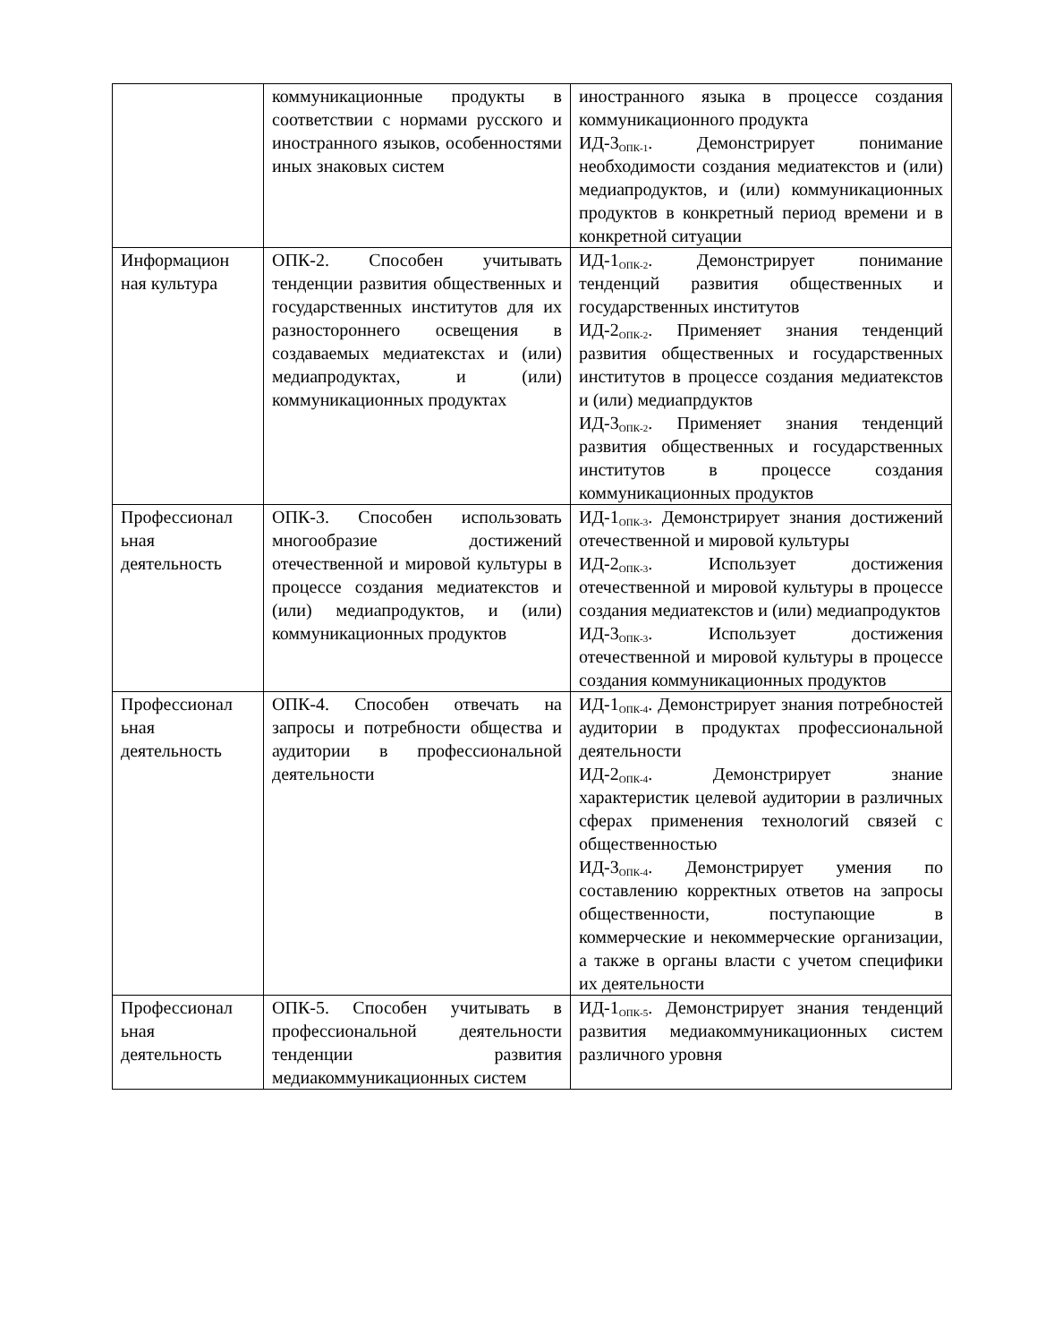| | коммуникационные продукты в соответствии с нормами русского и иностранного языков, особенностями иных знаковых систем | иностранного языка в процессе создания коммуникационного продукта ИД-3<sub>ОПК-1</sub>. Демонстрирует понимание необходимости создания медиатекстов и (или) медиапродуктов, и (или) коммуникационных продуктов в конкретный период времени и в конкретной ситуации |
| Информацион ная культура | ОПК-2. Способен учитывать тенденции развития общественных и государственных институтов для их разностороннего освещения в создаваемых медиатекстах и (или) медиапродуктах, и (или) коммуникационных продуктах | ИД-1<sub>ОПК-2</sub>. Демонстрирует понимание тенденций развития общественных и государственных институтов ИД-2<sub>ОПК-2</sub>. Применяет знания тенденций развития общественных и государственных институтов в процессе создания медиатекстов и (или) медиапрдуктов ИД-3<sub>ОПК-2</sub>. Применяет знания тенденций развития общественных и государственных институтов в процессе создания коммуникационных продуктов |
| Профессионал ьная деятельность | ОПК-3. Способен использовать многообразие достижений отечественной и мировой культуры в процессе создания медиатекстов и (или) медиапродуктов, и (или) коммуникационных продуктов | ИД-1<sub>ОПК-3</sub>. Демонстрирует знания достижений отечественной и мировой культуры ИД-2<sub>ОПК-3</sub>. Использует достижения отечественной и мировой культуры в процессе создания медиатекстов и (или) медиапродуктов ИД-3<sub>ОПК-3</sub>. Использует достижения отечественной и мировой культуры в процессе создания коммуникационных продуктов |
| Профессионал ьная деятельность | ОПК-4. Способен отвечать на запросы и потребности общества и аудитории в профессиональной деятельности | ИД-1<sub>ОПК-4</sub>. Демонстрирует знания потребностей аудитории в продуктах профессиональной деятельности ИД-2<sub>ОПК-4</sub>. Демонстрирует знание характеристик целевой аудитории в различных сферах применения технологий связей с общественностью ИД-3<sub>ОПК-4</sub>. Демонстрирует умения по составлению корректных ответов на запросы общественности, поступающие в коммерческие и некоммерческие организации, а также в органы власти с учетом специфики их деятельности |
| Профессионал ьная деятельность | ОПК-5. Способен учитывать в профессиональной деятельности тенденции развития медиакоммуникационных систем | ИД-1<sub>ОПК-5</sub>. Демонстрирует знания тенденций развития медиакоммуникационных систем различного уровня |